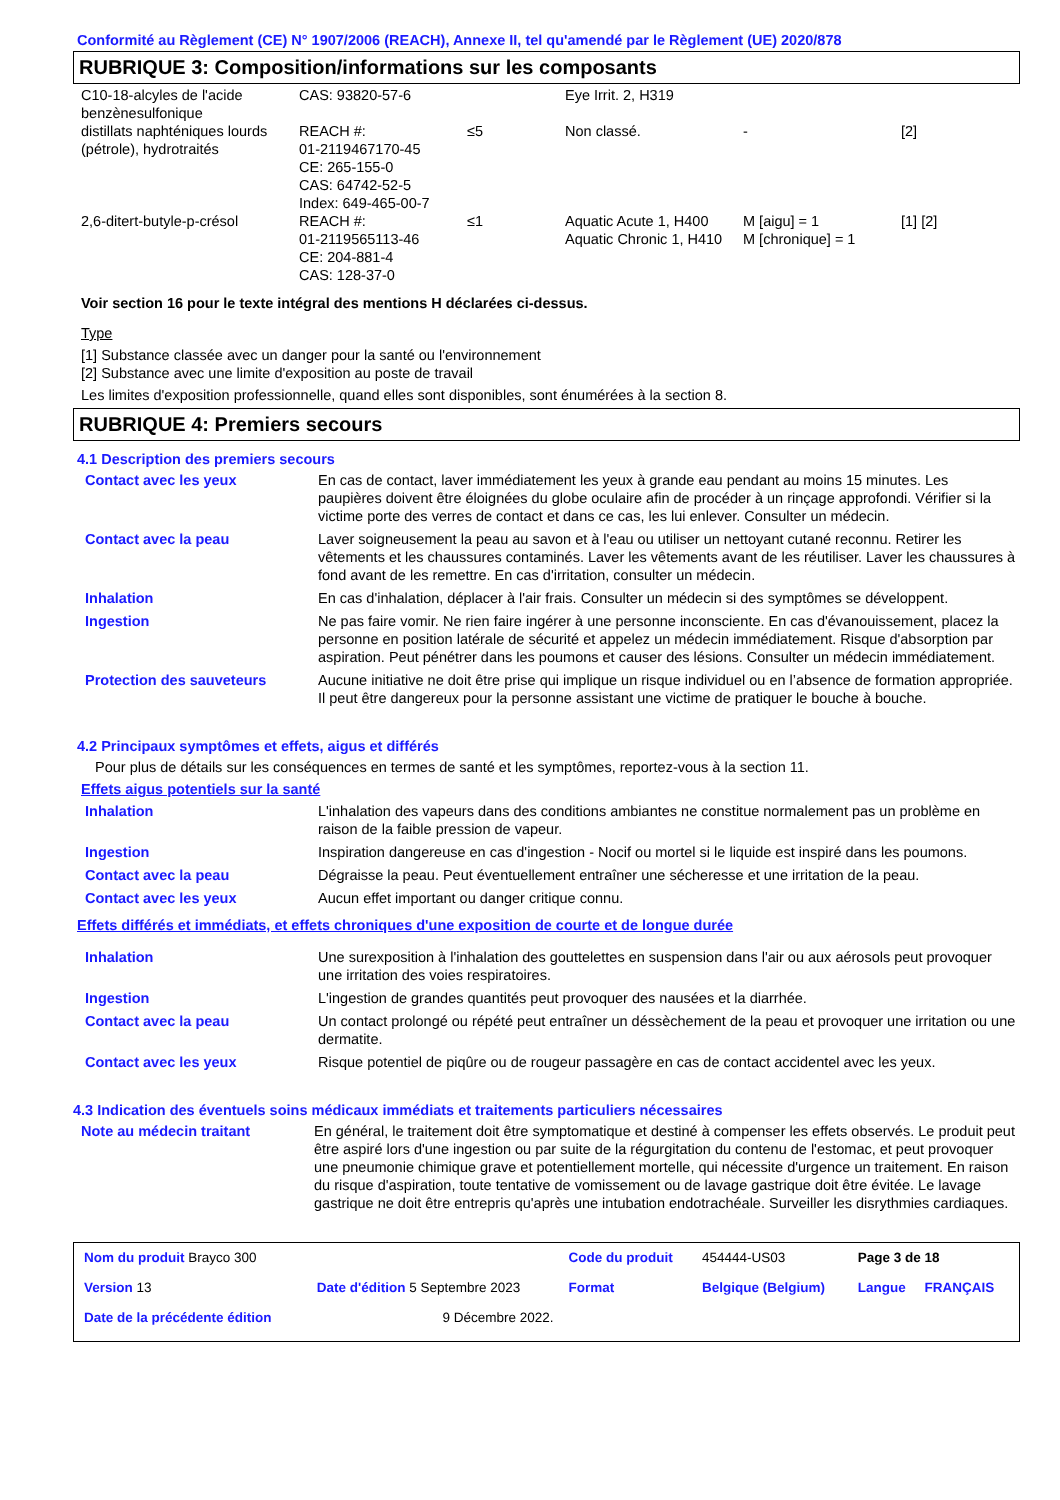Conformité au Règlement (CE) N° 1907/2006 (REACH), Annexe II, tel qu'amendé par le Règlement (UE) 2020/878
RUBRIQUE 3: Composition/informations sur les composants
| C10-18-alcyles de l'acide benzènesulfonique | CAS: 93820-57-6 | | Eye Irrit. 2, H319 | | |
| distillats naphténiques lourds (pétrole), hydrotraités | REACH #: 01-2119467170-45 CE: 265-155-0 CAS: 64742-52-5 Index: 649-465-00-7 | ≤5 | Non classé. | - | [2] |
| 2,6-ditert-butyle-p-crésol | REACH #: 01-2119565113-46 CE: 204-881-4 CAS: 128-37-0 | ≤1 | Aquatic Acute 1, H400 Aquatic Chronic 1, H410 | M [aigu] = 1 M [chronique] = 1 | [1] [2] |
Voir section 16 pour le texte intégral des mentions H déclarées ci-dessus.
Type
[1] Substance classée avec un danger pour la santé ou l'environnement
[2] Substance avec une limite d'exposition au poste de travail
Les limites d'exposition professionnelle, quand elles sont disponibles, sont énumérées à la section 8.
RUBRIQUE 4: Premiers secours
4.1 Description des premiers secours
| Contact avec les yeux | En cas de contact, laver immédiatement les yeux à grande eau pendant au moins 15 minutes. Les paupières doivent être éloignées du globe oculaire afin de procéder à un rinçage approfondi. Vérifier si la victime porte des verres de contact et dans ce cas, les lui enlever. Consulter un médecin. |
| Contact avec la peau | Laver soigneusement la peau au savon et à l'eau ou utiliser un nettoyant cutané reconnu. Retirer les vêtements et les chaussures contaminés. Laver les vêtements avant de les réutiliser. Laver les chaussures à fond avant de les remettre. En cas d'irritation, consulter un médecin. |
| Inhalation | En cas d'inhalation, déplacer à l'air frais. Consulter un médecin si des symptômes se développent. |
| Ingestion | Ne pas faire vomir. Ne rien faire ingérer à une personne inconsciente. En cas d'évanouissement, placez la personne en position latérale de sécurité et appelez un médecin immédiatement. Risque d'absorption par aspiration. Peut pénétrer dans les poumons et causer des lésions. Consulter un médecin immédiatement. |
| Protection des sauveteurs | Aucune initiative ne doit être prise qui implique un risque individuel ou en l’absence de formation appropriée. Il peut être dangereux pour la personne assistant une victime de pratiquer le bouche à bouche. |
4.2 Principaux symptômes et effets, aigus et différés
Pour plus de détails sur les conséquences en termes de santé et les symptômes, reportez-vous à la section 11.
Effets aigus potentiels sur la santé
| Inhalation | L'inhalation des vapeurs dans des conditions ambiantes ne constitue normalement pas un problème en raison de la faible pression de vapeur. |
| Ingestion | Inspiration dangereuse en cas d'ingestion - Nocif ou mortel si le liquide est inspiré dans les poumons. |
| Contact avec la peau | Dégraisse la peau. Peut éventuellement entraîner une sécheresse et une irritation de la peau. |
| Contact avec les yeux | Aucun effet important ou danger critique connu. |
Effets différés et immédiats, et effets chroniques d'une exposition de courte et de longue durée
| Inhalation | Une surexposition à l'inhalation des gouttelettes en suspension dans l'air ou aux aérosols peut provoquer une irritation des voies respiratoires. |
| Ingestion | L'ingestion de grandes quantités peut provoquer des nausées et la diarrhée. |
| Contact avec la peau | Un contact prolongé ou répété peut entraîner un déssèchement de la peau et provoquer une irritation ou une dermatite. |
| Contact avec les yeux | Risque potentiel de piqûre ou de rougeur passagère en cas de contact accidentel avec les yeux. |
4.3 Indication des éventuels soins médicaux immédiats et traitements particuliers nécessaires
| Note au médecin traitant | En général, le traitement doit être symptomatique et destiné à compenser les effets observés. Le produit peut être aspiré lors d'une ingestion ou par suite de la régurgitation du contenu de l'estomac, et peut provoquer une pneumonie chimique grave et potentiellement mortelle, qui nécessite d'urgence un traitement. En raison du risque d'aspiration, toute tentative de vomissement ou de lavage gastrique doit être évitée. Le lavage gastrique ne doit être entrepris qu'après une intubation endotrachéale. Surveiller les disrythmies cardiaques. |
| Nom du produit Brayco 300 | | | Code du produit | 454444-US03 | Page 3 de 18 | |
| Version 13 | Date d'édition 5 Septembre 2023 | | Format | Belgique (Belgium) | Langue | FRANÇAIS |
| Date de la précédente édition | | 9 Décembre 2022. | | | | |